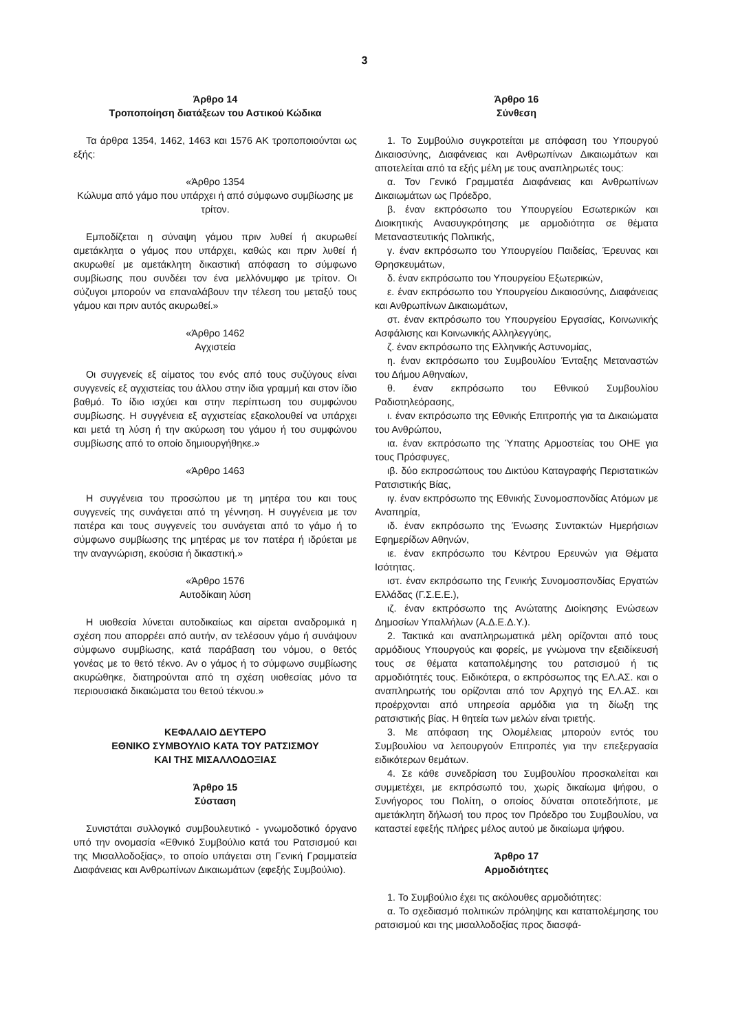3
Άρθρο 14
Τροποποίηση διατάξεων του Αστικού Κώδικα
Τα άρθρα 1354, 1462, 1463 και 1576 ΑΚ τροποποιούνται ως εξής:
«Άρθρο 1354
Κώλυμα από γάμο που υπάρχει ή από σύμφωνο συμβίωσης με τρίτον.
Εμποδίζεται η σύναψη γάμου πριν λυθεί ή ακυρωθεί αμετάκλητα ο γάμος που υπάρχει, καθώς και πριν λυθεί ή ακυρωθεί με αμετάκλητη δικαστική απόφαση το σύμφωνο συμβίωσης που συνδέει τον ένα μελλόνυμφο με τρίτον. Οι σύζυγοι μπορούν να επαναλάβουν την τέλεση του μεταξύ τους γάμου και πριν αυτός ακυρωθεί.»
«Άρθρο 1462
Αγχιστεία
Οι συγγενείς εξ αίματος του ενός από τους συζύγους είναι συγγενείς εξ αγχιστείας του άλλου στην ίδια γραμμή και στον ίδιο βαθμό. Το ίδιο ισχύει και στην περίπτωση του συμφώνου συμβίωσης. Η συγγένεια εξ αγχιστείας εξακολουθεί να υπάρχει και μετά τη λύση ή την ακύρωση του γάμου ή του συμφώνου συμβίωσης από το οποίο δημιουργήθηκε.»
«Άρθρο 1463
Η συγγένεια του προσώπου με τη μητέρα του και τους συγγενείς της συνάγεται από τη γέννηση. Η συγγένεια με τον πατέρα και τους συγγενείς του συνάγεται από το γάμο ή το σύμφωνο συμβίωσης της μητέρας με τον πατέρα ή ιδρύεται με την αναγνώριση, εκούσια ή δικαστική.»
«Άρθρο 1576
Αυτοδίκαιη λύση
Η υιοθεσία λύνεται αυτοδικαίως και αίρεται αναδρομικά η σχέση που απορρέει από αυτήν, αν τελέσουν γάμο ή συνάψουν σύμφωνο συμβίωσης, κατά παράβαση του νόμου, ο θετός γονέας με το θετό τέκνο. Αν ο γάμος ή το σύμφωνο συμβίωσης ακυρώθηκε, διατηρούνται από τη σχέση υιοθεσίας μόνο τα περιουσιακά δικαιώματα του θετού τέκνου.»
ΚΕΦΑΛΑΙΟ ΔΕΥΤΕΡΟ
ΕΘΝΙΚΟ ΣΥΜΒΟΥΛΙΟ ΚΑΤΑ ΤΟΥ ΡΑΤΣΙΣΜΟΥ
ΚΑΙ ΤΗΣ ΜΙΣΑΛΛΟΔΟΞΙΑΣ
Άρθρο 15
Σύσταση
Συνιστάται συλλογικό συμβουλευτικό - γνωμοδοτικό όργανο υπό την ονομασία «Εθνικό Συμβούλιο κατά του Ρατσισμού και της Μισαλλοδοξίας», το οποίο υπάγεται στη Γενική Γραμματεία Διαφάνειας και Ανθρωπίνων Δικαιωμάτων (εφεξής Συμβούλιο).
Άρθρο 16
Σύνθεση
1. Το Συμβούλιο συγκροτείται με απόφαση του Υπουργού Δικαιοσύνης, Διαφάνειας και Ανθρωπίνων Δικαιωμάτων και αποτελείται από τα εξής μέλη με τους αναπληρωτές τους:
α. Τον Γενικό Γραμματέα Διαφάνειας και Ανθρωπίνων Δικαιωμάτων ως Πρόεδρο,
β. έναν εκπρόσωπο του Υπουργείου Εσωτερικών και Διοικητικής Ανασυγκρότησης με αρμοδιότητα σε θέματα Μεταναστευτικής Πολιτικής,
γ. έναν εκπρόσωπο του Υπουργείου Παιδείας, Έρευνας και Θρησκευμάτων,
δ. έναν εκπρόσωπο του Υπουργείου Εξωτερικών,
ε. έναν εκπρόσωπο του Υπουργείου Δικαιοσύνης, Διαφάνειας και Ανθρωπίνων Δικαιωμάτων,
στ. έναν εκπρόσωπο του Υπουργείου Εργασίας, Κοινωνικής Ασφάλισης και Κοινωνικής Αλληλεγγύης,
ζ. έναν εκπρόσωπο της Ελληνικής Αστυνομίας,
η. έναν εκπρόσωπο του Συμβουλίου Ένταξης Μεταναστών του Δήμου Αθηναίων,
θ. έναν εκπρόσωπο του Εθνικού Συμβουλίου Ραδιοτηλεόρασης,
ι. έναν εκπρόσωπο της Εθνικής Επιτροπής για τα Δικαιώματα του Ανθρώπου,
ια. έναν εκπρόσωπο της Ύπατης Αρμοστείας του ΟΗΕ για τους Πρόσφυγες,
ιβ. δύο εκπροσώπους του Δικτύου Καταγραφής Περιστατικών Ρατσιστικής Βίας,
ιγ. έναν εκπρόσωπο της Εθνικής Συνομοσπονδίας Ατόμων με Αναπηρία,
ιδ. έναν εκπρόσωπο της Ένωσης Συντακτών Ημερήσιων Εφημερίδων Αθηνών,
ιε. έναν εκπρόσωπο του Κέντρου Ερευνών για Θέματα Ισότητας.
ιστ. έναν εκπρόσωπο της Γενικής Συνομοσπονδίας Εργατών Ελλάδας (Γ.Σ.Ε.Ε.),
ιζ. έναν εκπρόσωπο της Ανώτατης Διοίκησης Ενώσεων Δημοσίων Υπαλλήλων (Α.Δ.Ε.Δ.Υ.).
2. Τακτικά και αναπληρωματικά μέλη ορίζονται από τους αρμόδιους Υπουργούς και φορείς, με γνώμονα την εξειδίκευσή τους σε θέματα καταπολέμησης του ρατσισμού ή τις αρμοδιότητές τους. Ειδικότερα, ο εκπρόσωπος της ΕΛ.ΑΣ. και ο αναπληρωτής του ορίζονται από τον Αρχηγό της ΕΛ.ΑΣ. και προέρχονται από υπηρεσία αρμόδια για τη δίωξη της ρατσιστικής βίας. Η θητεία των μελών είναι τριετής.
3. Με απόφαση της Ολομέλειας μπορούν εντός του Συμβουλίου να λειτουργούν Επιτροπές για την επεξεργασία ειδικότερων θεμάτων.
4. Σε κάθε συνεδρίαση του Συμβουλίου προσκαλείται και συμμετέχει, με εκπρόσωπό του, χωρίς δικαίωμα ψήφου, ο Συνήγορος του Πολίτη, ο οποίος δύναται οποτεδήποτε, με αμετάκλητη δήλωσή του προς τον Πρόεδρο του Συμβουλίου, να καταστεί εφεξής πλήρες μέλος αυτού με δικαίωμα ψήφου.
Άρθρο 17
Αρμοδιότητες
1. Το Συμβούλιο έχει τις ακόλουθες αρμοδιότητες:
α. Το σχεδιασμό πολιτικών πρόληψης και καταπολέμησης του ρατσισμού και της μισαλλοδοξίας προς διασφά-